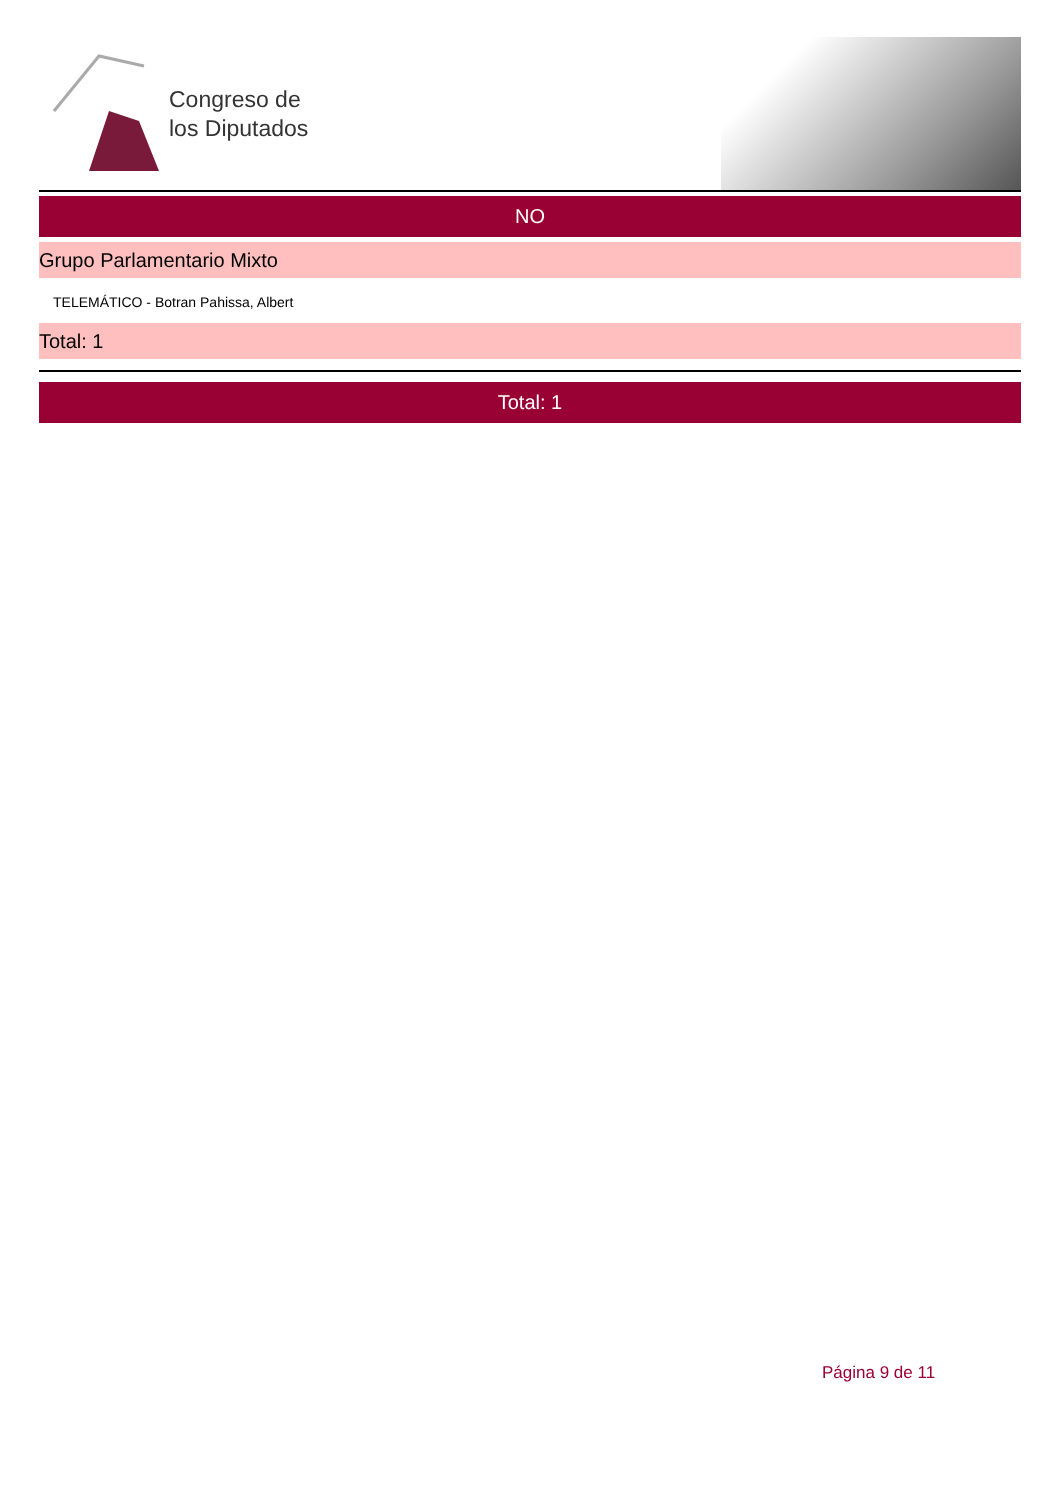Congreso de
los Diputados
NO
Grupo Parlamentario Mixto
TELEMÁTICO - Botran Pahissa, Albert
Total: 1
Total: 1
Página 9 de 11